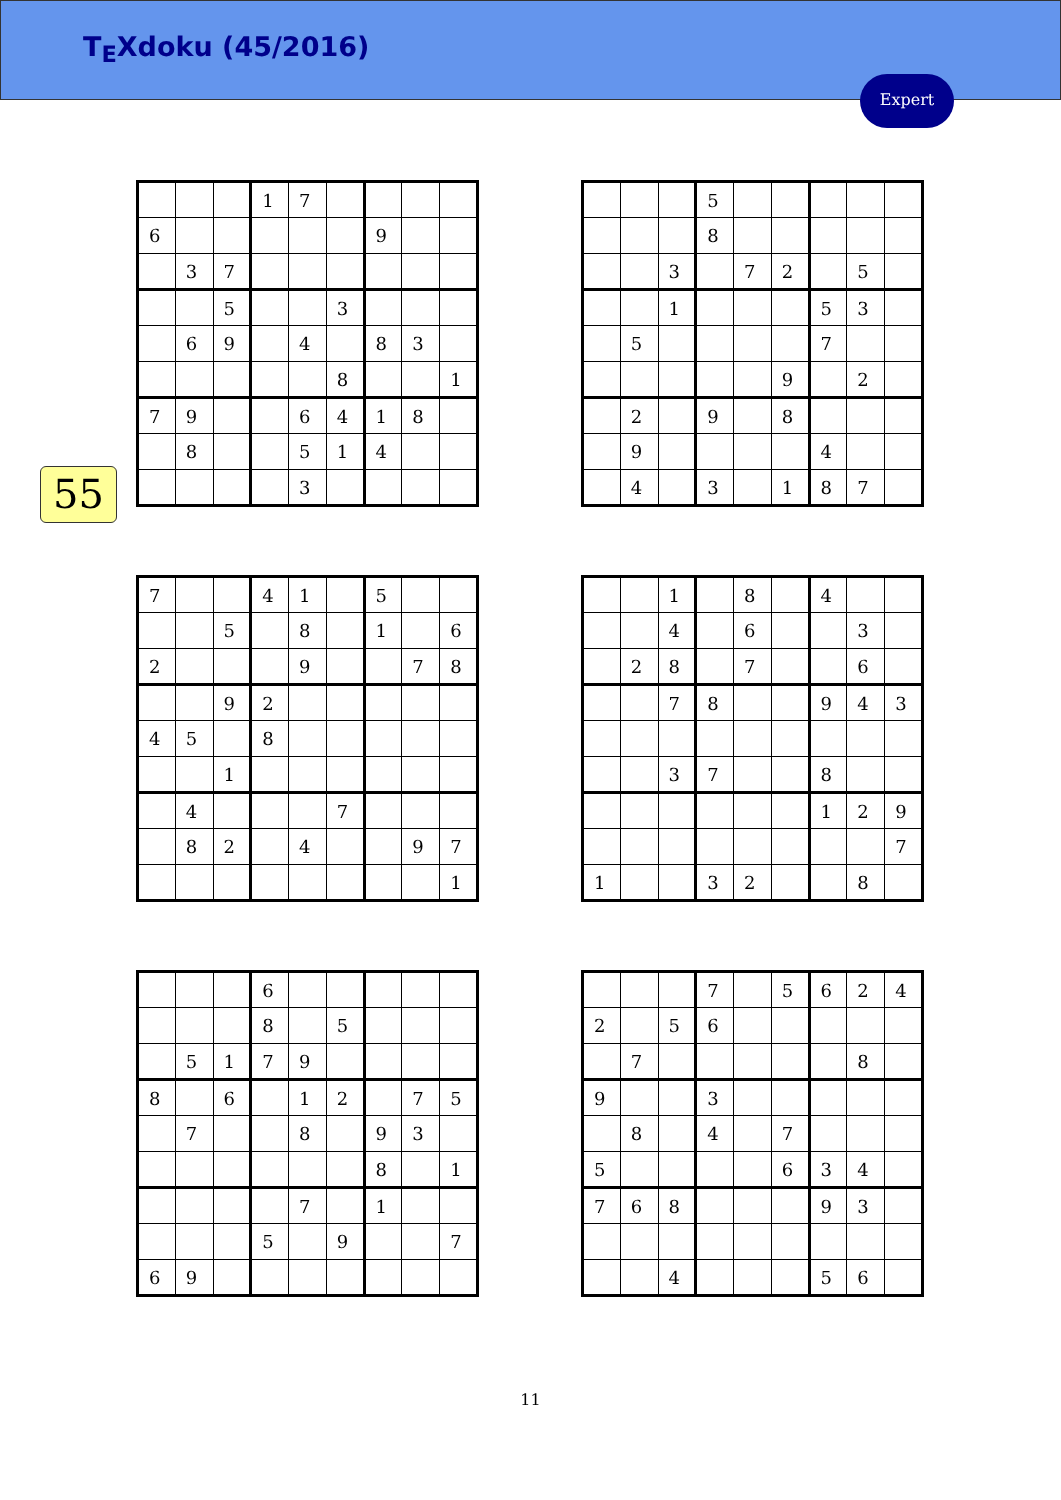T<sub>E</sub>Xdoku (45/2016)
Expert
55
| | | | 1 | 7 | | | | |
| 6 | | | | | | 9 | | |
| | 3 | 7 | | | | | | |
| | | 5 | | | 3 | | | |
| | 6 | 9 | | 4 | | 8 | 3 | |
| | | | | | 8 | | | 1 |
| 7 | 9 | | | 6 | 4 | 1 | 8 | |
| | 8 | | | 5 | 1 | 4 | | |
| | | | | 3 | | | | |
| | | | 5 | | | | | |
| | | | 8 | | | | | |
| | | 3 | | 7 | 2 | | 5 | |
| | | 1 | | | | 5 | 3 | |
| | 5 | | | | | 7 | | |
| | | | | | 9 | | 2 | |
| | 2 | | 9 | | 8 | | | |
| | 9 | | | | | 4 | | |
| | 4 | | 3 | | 1 | 8 | 7 | |
| 7 | | | 4 | 1 | | 5 | | |
| | | 5 | | 8 | | 1 | | 6 |
| 2 | | | | 9 | | | 7 | 8 |
| | | 9 | 2 | | | | | |
| 4 | 5 | | 8 | | | | | |
| | | 1 | | | | | | |
| | 4 | | | | 7 | | | |
| | 8 | 2 | | 4 | | | 9 | 7 |
| | | | | | | | | 1 |
| | | 1 | | 8 | | 4 | | |
| | | 4 | | 6 | | | 3 | |
| | 2 | 8 | | 7 | | | 6 | |
| | | 7 | 8 | | | 9 | 4 | 3 |
| | | 3 | 7 | | | 8 | | |
| | | | | | | 1 | 2 | 9 |
| | | | | | | | | 7 |
| 1 | | | 3 | 2 | | | 8 | |
| | | | 6 | | | | | |
| | | | 8 | | 5 | | | |
| | 5 | 1 | 7 | 9 | | | | |
| 8 | | 6 | | 1 | 2 | | 7 | 5 |
| | 7 | | | 8 | | 9 | 3 | |
| | | | | | | 8 | | 1 |
| | | | | 7 | | 1 | | |
| | | | 5 | | 9 | | | 7 |
| 6 | 9 | | | | | | | |
| | | | 7 | | 5 | 6 | 2 | 4 |
| 2 | | 5 | 6 | | | | | |
| | 7 | | | | | | 8 | |
| 9 | | | 3 | | | | | |
| | 8 | | 4 | | 7 | | | |
| 5 | | | | | 6 | 3 | 4 | |
| 7 | 6 | 8 | | | | 9 | 3 | |
| | | 4 | | | | 5 | 6 | |
11